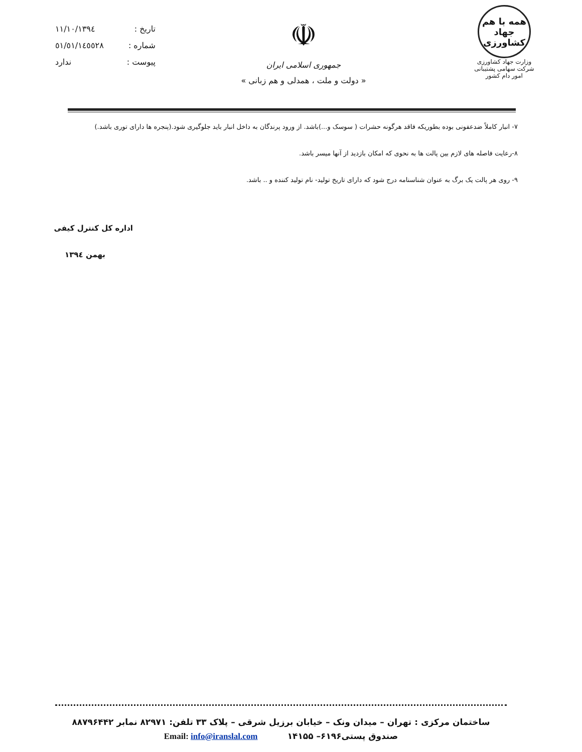تاریخ : ۱۳۹٤/۱۱/۱۰
شماره : ٥١/٥١/١٤٥٥٢٨
پیوست : ندارد
☫
جمهوری اسلامی ایران
« دولت و ملت ، همدلی و هم زبانی »
همه با هم
جهاد
کشاورزی
وزارت جهاد کشاورزی
شرکت سهامی پشتیبانی امور دام کشور
۷- انبار کاملاً ضدعفونی بوده بطوریکه فاقد هرگونه حشرات ( سوسک و...)باشد. از ورود پرندگان به داخل انبار باید جلوگیری شود.(پنجره ها دارای توری باشد.)
۸-رعایت فاصله های لازم بین پالت ها به نحوی که امکان بازدید از آنها میسر باشد.
۹- روی هر پالت یک برگ به عنوان شناسنامه درج شود که دارای تاریخ تولید- نام تولید کننده و .. باشد.
اداره کل کنترل کیفی
بهمن ۱۳۹٤
ساختمان مرکزی : تهران – میدان ونک – خیابان برزیل شرقی – پلاک ۳۳ تلفن: ۸۲۹۷۱ نمابر ۸۸۷۹۶۴۴۲
صندوق پستی۶۱۹۶– ۱۴۱۵۵ Email: info@iranslal.com